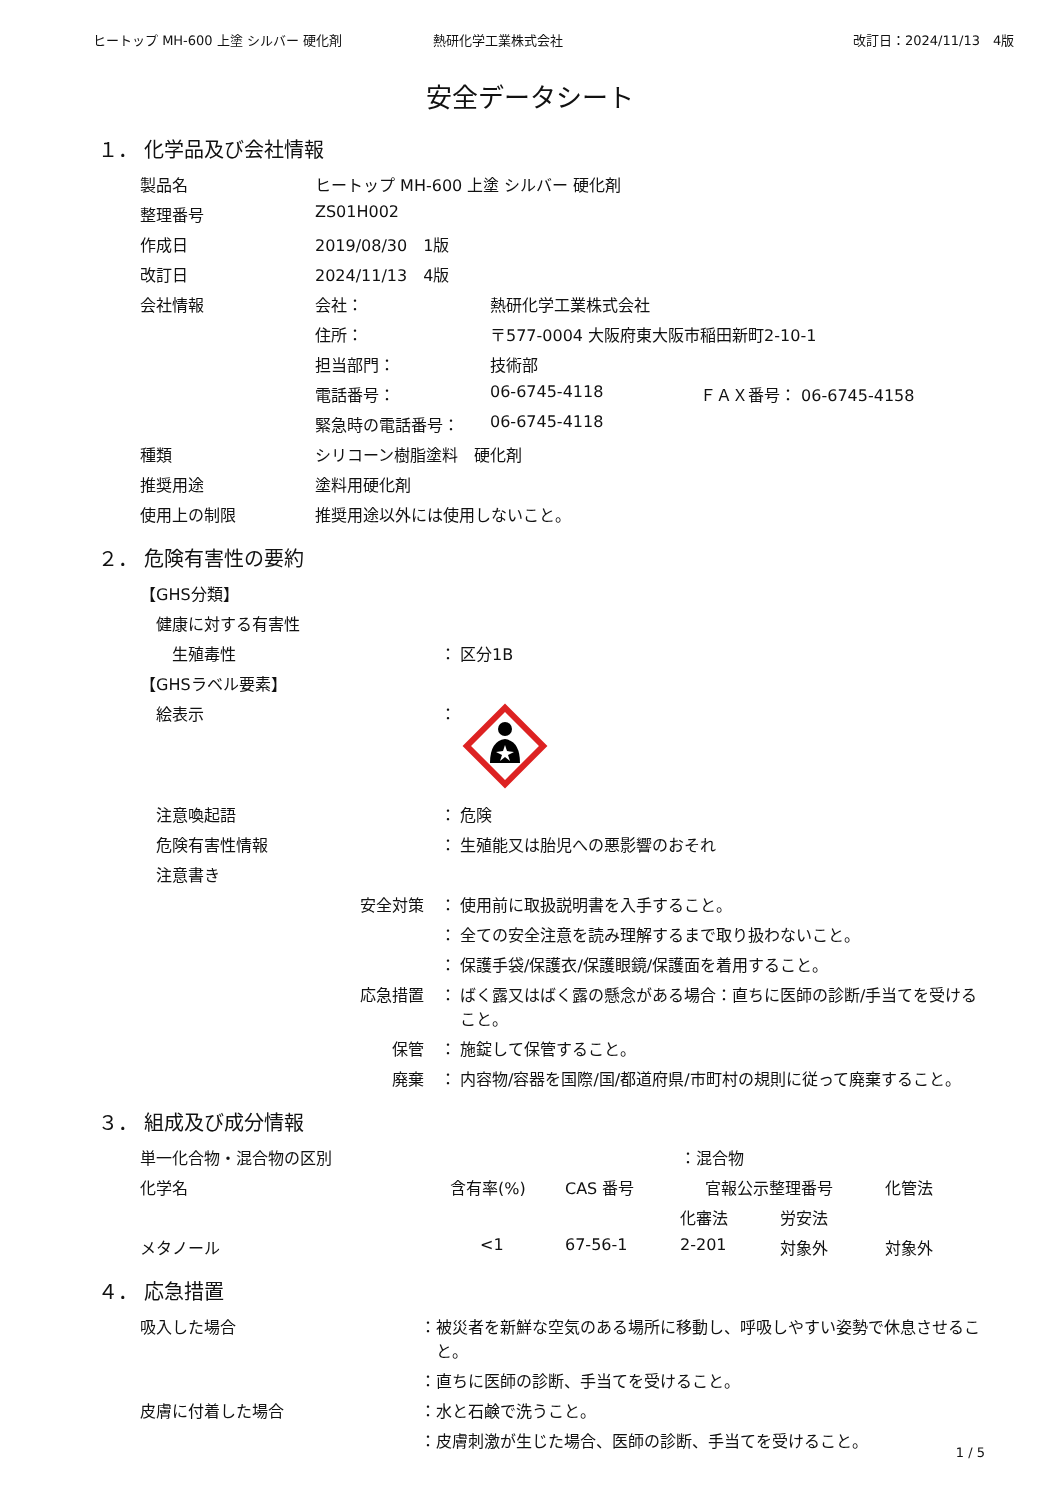ヒートップ MH-600 上塗 シルバー 硬化剤 熱研化学工業株式会社 改訂日：2024/11/13　4版
安全データシート
１． 化学品及び会社情報
| 製品名 | ヒートップ MH-600 上塗 シルバー 硬化剤 | | |
| 整理番号 | ZS01H002 | | |
| 作成日 | 2019/08/30 1版 | | |
| 改訂日 | 2024/11/13 4版 | | |
| 会社情報 | 会社： | 熱研化学工業株式会社 | |
| | 住所： | 〒577-0004 大阪府東大阪市稲田新町2-10-1 | |
| | 担当部門： | 技術部 | |
| | 電話番号： | 06-6745-4118 | ＦＡＸ番号： 06-6745-4158 |
| | 緊急時の電話番号： | 06-6745-4118 | |
| 種類 | シリコーン樹脂塗料 硬化剤 | | |
| 推奨用途 | 塗料用硬化剤 | | |
| 使用上の制限 | 推奨用途以外には使用しないこと。 | | |
２． 危険有害性の要約
| 【GHS分類】 | | |
| 健康に対する有害性 | | |
| 生殖毒性 | ： | 区分1B |
| 【GHSラベル要素】 | | |
| 絵表示 | ： | |
| 注意喚起語 | ： | 危険 |
| 危険有害性情報 | ： | 生殖能又は胎児への悪影響のおそれ |
| 注意書き | | |
| 安全対策 | ： | 使用前に取扱説明書を入手すること。 |
| | ： | 全ての安全注意を読み理解するまで取り扱わないこと。 |
| | ： | 保護手袋/保護衣/保護眼鏡/保護面を着用すること。 |
| 応急措置 | ： | ばく露又はばく露の懸念がある場合：直ちに医師の診断/手当てを受けること。 |
| 保管 | ： | 施錠して保管すること。 |
| 廃棄 | ： | 内容物/容器を国際/国/都道府県/市町村の規則に従って廃棄すること。 |
３． 組成及び成分情報
| 単一化合物・混合物の区別 | | | ：混合物 | | |
| 化学名 | 含有率(%) | CAS 番号 | 官報公示整理番号 | | 化管法 |
| | | | 化審法 | 労安法 | |
| メタノール | <1 | 67-56-1 | 2-201 | 対象外 | 対象外 |
４． 応急措置
| 吸入した場合 | ： | 被災者を新鮮な空気のある場所に移動し、呼吸しやすい姿勢で休息させること。 |
| | ： | 直ちに医師の診断、手当てを受けること。 |
| 皮膚に付着した場合 | ： | 水と石鹸で洗うこと。 |
| | ： | 皮膚刺激が生じた場合、医師の診断、手当てを受けること。 |
1 / 5